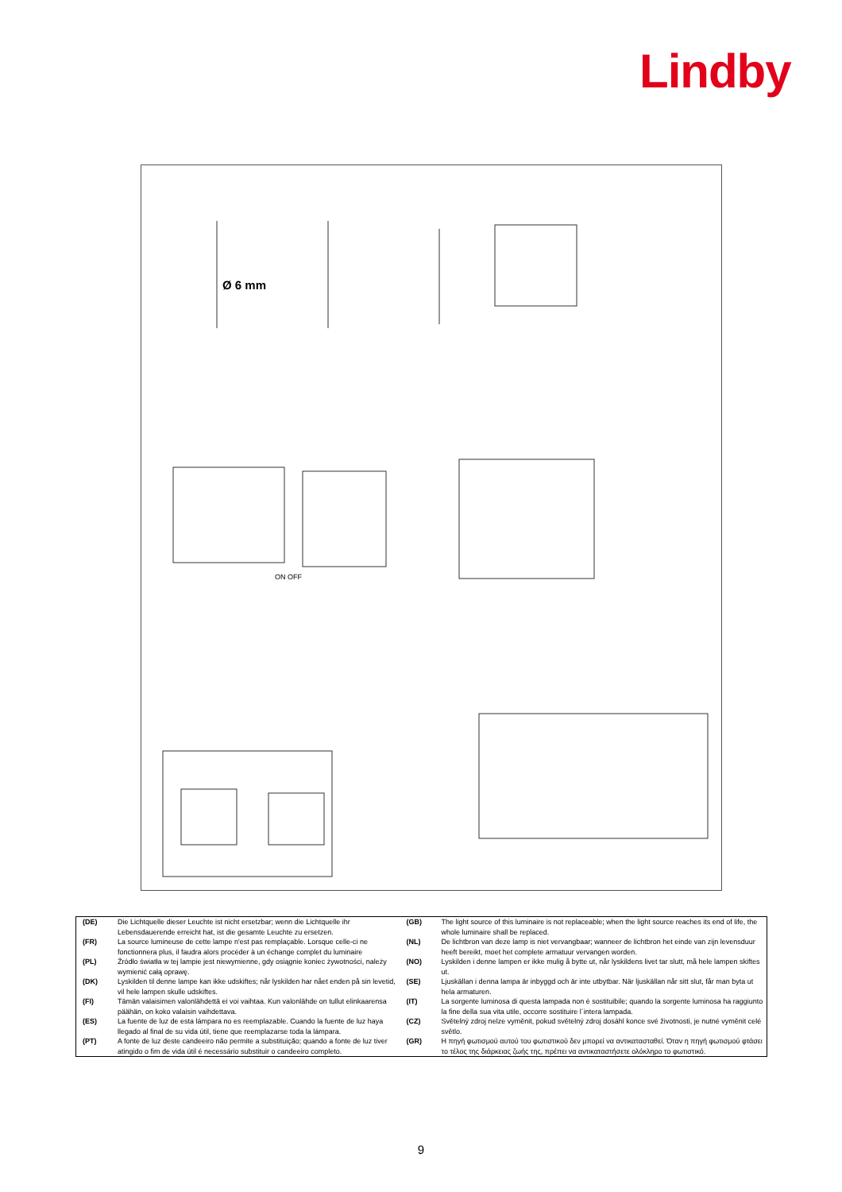Lindby
Ø 6 mm
ON OFF
| (DE) | Die Lichtquelle dieser Leuchte ist nicht ersetzbar; wenn die Lichtquelle ihr Lebensdauerende erreicht hat, ist die gesamte Leuchte zu ersetzen. | (GB) | The light source of this luminaire is not replaceable; when the light source reaches its end of life, the whole luminaire shall be replaced. |
| (FR) | La source lumineuse de cette lampe n'est pas remplaçable. Lorsque celle-ci ne fonctionnera plus, il faudra alors procéder à un échange complet du luminaire | (NL) | De lichtbron van deze lamp is niet vervangbaar; wanneer de lichtbron het einde van zijn levensduur heeft bereikt, moet het complete armatuur vervangen worden. |
| (PL) | Źródło światła w tej lampie jest niewymienne, gdy osiągnie koniec żywotności, należy wymienić całą oprawę. | (NO) | Lyskilden i denne lampen er ikke mulig å bytte ut, når lyskildens livet tar slutt, må hele lampen skiftes ut. |
| (DK) | Lyskilden til denne lampe kan ikke udskiftes; når lyskilden har nået enden på sin levetid, vil hele lampen skulle udskiftes. | (SE) | Ljuskällan i denna lampa är inbyggd och är inte utbytbar. När ljuskällan når sitt slut, får man byta ut hela armaturen. |
| (FI) | Tämän valaisimen valonlähdettä ei voi vaihtaa. Kun valonlähde on tullut elinkaarensa päähän, on koko valaisin vaihdettava. | (IT) | La sorgente luminosa di questa lampada non è sostituibile; quando la sorgente luminosa ha raggiunto la fine della sua vita utile, occorre sostituire l´intera lampada. |
| (ES) | La fuente de luz de esta lámpara no es reemplazable. Cuando la fuente de luz haya llegado al final de su vida útil, tiene que reemplazarse toda la lámpara. | (CZ) | Světelný zdroj nelze vyměnit, pokud světelný zdroj dosáhl konce své životnosti, je nutné vyměnit celé světlo. |
| (PT) | A fonte de luz deste candeeiro não permite a substituição; quando a fonte de luz tiver atingido o fim de vida útil é necessário substituir o candeeiro completo. | (GR) | Η πηγή φωτισμού αυτού του φωτιστικού δεν μπορεί να αντικατασταθεί. Όταν η πηγή φωτισμού φτάσει το τέλος της διάρκειας ζωής της, πρέπει να αντικαταστήσετε ολόκληρο το φωτιστικό. |
9